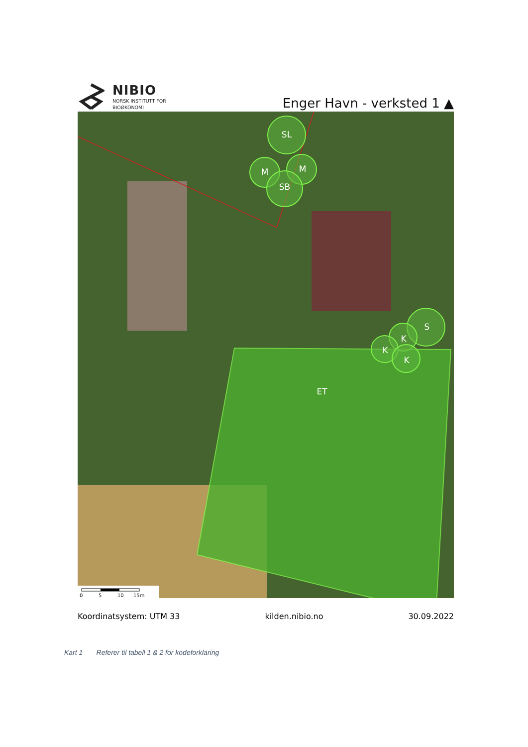NIBIO
NORSK INSTITUTT FOR
BIOØKONOMI
Enger Havn - verksted 1 ▲
SL
M
M
SB
S
K
K
K
ET
0
5
10
15m
Koordinatsystem: UTM 33 kilden.nibio.no 30.09.2022
Kart 1 Referer til tabell 1 & 2 for kodeforklaring